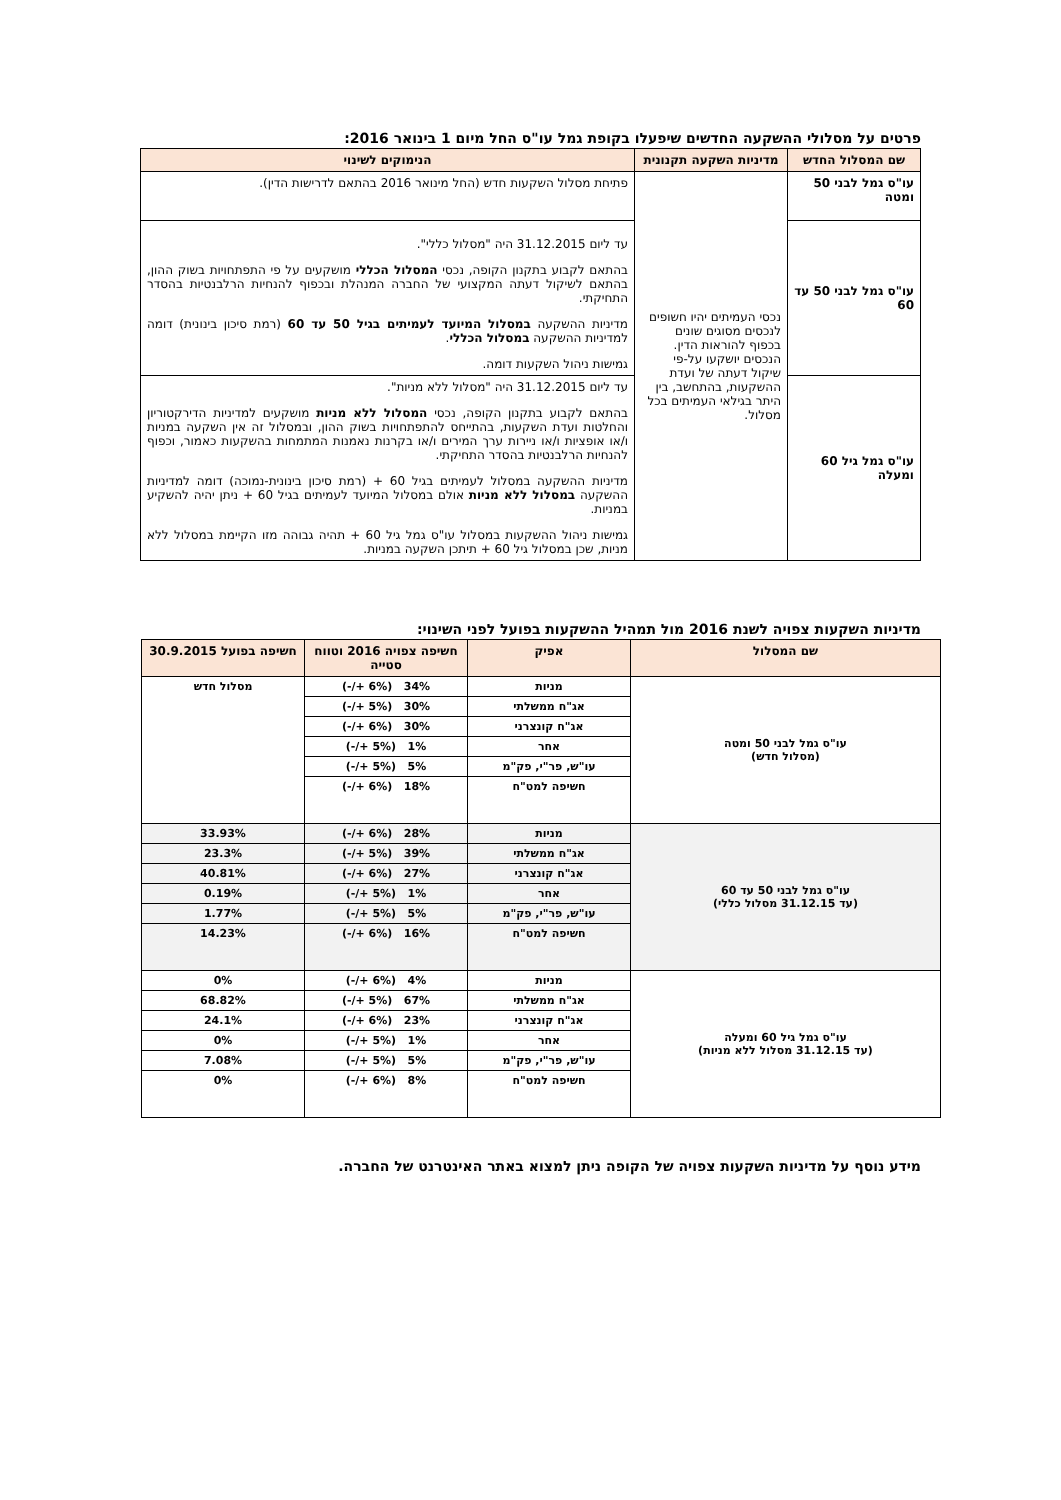פרטים על מסלולי ההשקעה החדשים שיפעלו בקופת גמל עו"ס החל מיום 1 בינואר 2016:
| שם המסלול החדש | מדיניות השקעה תקנונית | הנימוקים לשינוי |
| --- | --- | --- |
| עו"ס גמל לבני 50 ומטה | נכסי העמיתים יהיו חשופים לנכסים מסוגים שונים בכפוף להוראות הדין. הנכסים יושקעו על-פי שיקול דעתה של ועדת ההשקעות, בהתחשב, בין היתר בגילאי העמיתים בכל מסלול. | פתיחת מסלול השקעות חדש (החל מינואר 2016 בהתאם לדרישות הדין). |
| עו"ס גמל לבני 50 עד 60 | | עד ליום 31.12.2015 היה "מסלול כללי". בהתאם לקבוע בתקנון הקופה, נכסי המסלול הכללי מושקעים על פי התפתחויות בשוק ההון, בהתאם לשיקול דעתה המקצועי של החברה המנהלת ובכפוף להנחיות הרלבנטיות בהסדר התחיקתי. מדיניות ההשקעה במסלול המיועד לעמיתים בגיל 50 עד 60 (רמת סיכון בינונית) דומה למדיניות ההשקעה במסלול הכללי . גמישות ניהול השקעות דומה. |
| עו"ס גמל גיל 60 ומעלה | | עד ליום 31.12.2015 היה "מסלול ללא מניות". בהתאם לקבוע בתקנון הקופה, נכסי המסלול ללא מניות מושקעים למדיניות הדירקטוריון והחלטות ועדת השקעות, בהתייחס להתפתחויות בשוק ההון, ובמסלול זה אין השקעה במניות ו/או אופציות ו/או ניירות ערך המירים ו/או בקרנות נאמנות המתמחות בהשקעות כאמור, וכפוף להנחיות הרלבנטיות בהסדר התחיקתי. מדיניות ההשקעה במסלול לעמיתים בגיל 60 + (רמת סיכון בינונית-נמוכה) דומה למדיניות ההשקעה במסלול ללא מניות אולם במסלול המיועד לעמיתים בגיל 60 + ניתן יהיה להשקיע במניות. גמישות ניהול ההשקעות במסלול עו"ס גמל גיל 60 + תהיה גבוהה מזו הקיימת במסלול ללא מניות, שכן במסלול גיל 60 + תיתכן השקעה במניות. |
מדיניות השקעות צפויה לשנת 2016 מול תמהיל ההשקעות בפועל לפני השינוי:
| שם המסלול | אפיק | חשיפה צפויה 2016 וטווח סטייה | חשיפה בפועל 30.9.2015 |
| --- | --- | --- | --- |
| עו"ס גמל לבני 50 ומטה (מסלול חדש) | מניות | 34% (6% +/-) | מסלול חדש |
| | אג"ח ממשלתי | 30% (5% +/-) | |
| | אג"ח קונצרני | 30% (6% +/-) | |
| | אחר | 1% (5% +/-) | |
| | עו"ש, פר"י, פק"מ | 5% (5% +/-) | |
| | חשיפה למט"ח | 18% (6% +/-) | |
| עו"ס גמל לבני 50 עד 60 (עד 31.12.15 מסלול כללי) | מניות | 28% (6% +/-) | 33.93% |
| | אג"ח ממשלתי | 39% (5% +/-) | 23.3% |
| | אג"ח קונצרני | 27% (6% +/-) | 40.81% |
| | אחר | 1% (5% +/-) | 0.19% |
| | עו"ש, פר"י, פק"מ | 5% (5% +/-) | 1.77% |
| | חשיפה למט"ח | 16% (6% +/-) | 14.23% |
| עו"ס גמל גיל 60 ומעלה (עד 31.12.15 מסלול ללא מניות) | מניות | 4% (6% +/-) | 0% |
| | אג"ח ממשלתי | 67% (5% +/-) | 68.82% |
| | אג"ח קונצרני | 23% (6% +/-) | 24.1% |
| | אחר | 1% (5% +/-) | 0% |
| | עו"ש, פר"י, פק"מ | 5% (5% +/-) | 7.08% |
| | חשיפה למט"ח | 8% (6% +/-) | 0% |
מידע נוסף על מדיניות השקעות צפויה של הקופה ניתן למצוא באתר האינטרנט של החברה.